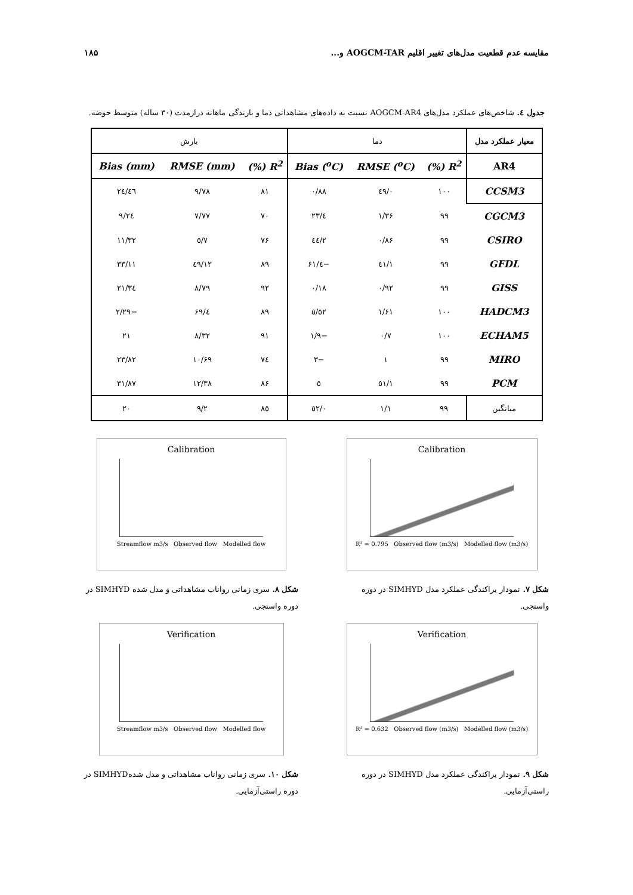مقایسه عدم قطعیت مدل‌های تغییر اقلیم AOGCM-TAR و... ۱۸۵
جدول ٤. شاخص‌های عملکرد مدل‌های AOGCM-AR4 نسبت به داده‌های مشاهداتی دما و بارندگی ماهانه درازمدت (۳۰ ساله) متوسط حوضه.
| معیار عملکرد مدل | دما | | | بارش | | |
| AR4 | R<sup>2</sup> (%) | RMSE (<sup>o</sup>C) | Bias (<sup>o</sup>C) | R<sup>2</sup> (%) | RMSE (mm) | Bias (mm) |
| CCSM3 | ۱۰۰ | ۰/٤۹ | ۰/۸۸ | ۸۱ | ۹/۷۸ | ۲٤/٤٦ |
| CGCM3 | ۹۹ | ۱/۳۶ | ٤/۲۳ | ۷۰ | ۷/۷۷ | ۹/۲٤ |
| CSIRO | ۹۹ | ۰/۸۶ | ۲/٤٤ | ۷۶ | ۷/٥ | ۱۱/۳۲ |
| GFDL | ۹۹ | ۱/٤۱ | −٤/۶۱ | ۸۹ | ۱۲/٤۹ | ۳۳/۱۱ |
| GISS | ۹۹ | ۰/۹۲ | ۰/۱۸ | ۹۲ | ۸/۷۹ | ۲۱/۳٤ |
| HADCM3 | ۱۰۰ | ۱/۶۱ | ٥/٥۲ | ۸۹ | ٤/۶۹ | −۲/۲۹ |
| ECHAM5 | ۱۰۰ | ۰/۷ | −۱/۹ | ۹۱ | ۸/۳۲ | ۲۱ |
| MIRO | ۹۹ | ۱ | −۳ | ۷٤ | ۱۰/۶۹ | ۲۳/۸۲ |
| PCM | ۹۹ | ۱/٥۱ | ٥ | ۸۶ | ۱۲/۳۸ | ۳۱/۸۷ |
| میانگین | ۹۹ | ۱/۱ | ۰/٥۲ | ۸٥ | ۹/۲ | ۲۰ |
Calibration
R² = 0.795 Observed flow (m3/s) Modelled flow (m3/s)
شکل ۷. نمودار پراکندگی عملکرد مدل SIMHYD در دوره واسنجی.
Calibration
Streamflow m3/s Observed flow Modelled flow
شکل ۸. سری زمانی رواناب مشاهداتی و مدل شده SIMHYD در دوره واسنجی.
Verification
R² = 0.632 Observed flow (m3/s) Modelled flow (m3/s)
شکل ۹. نمودار پراکندگی عملکرد مدل SIMHYD در دوره راستی‌آزمایی.
Verification
Streamflow m3/s Observed flow Modelled flow
شکل ۱۰. سری زمانی رواناب مشاهداتی و مدل شدهSIMHYD در دوره راستی‌آزمایی.